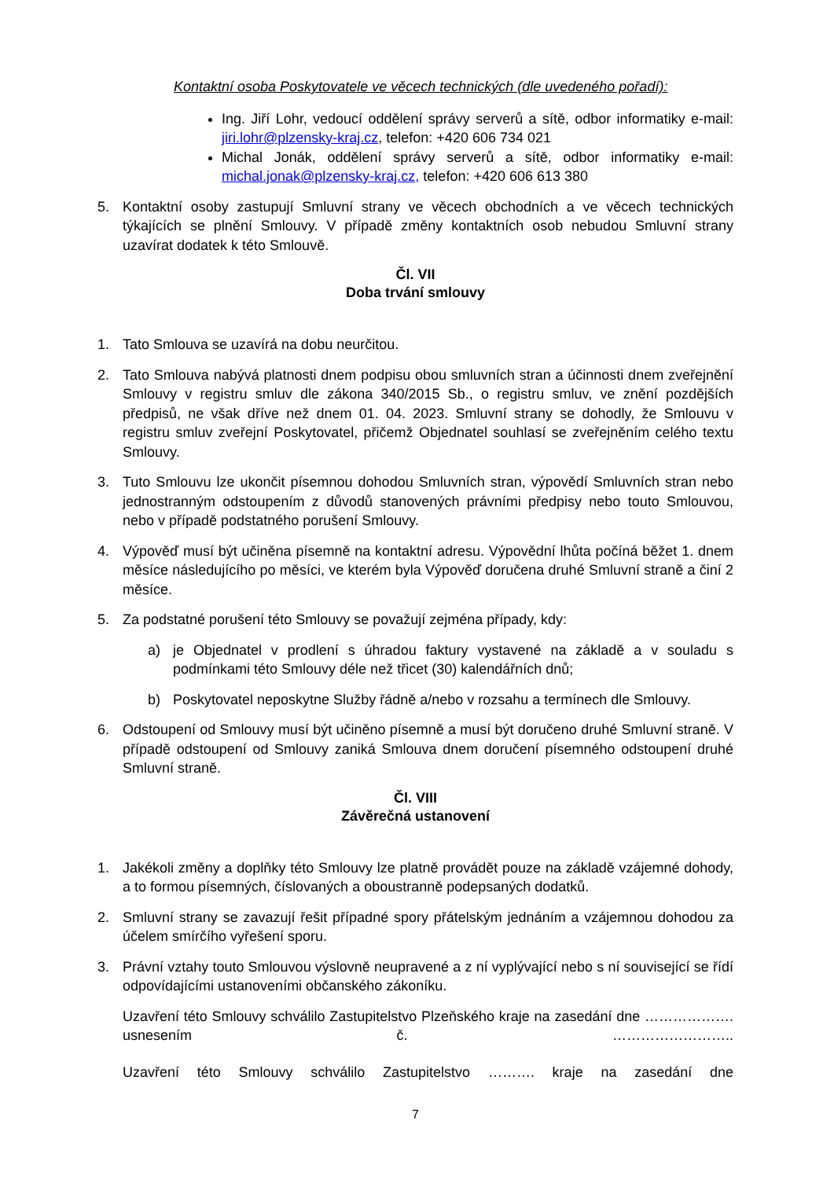Kontaktní osoba Poskytovatele ve věcech technických (dle uvedeného pořadí):
Ing. Jiří Lohr, vedoucí oddělení správy serverů a sítě, odbor informatiky e-mail: jiri.lohr@plzensky-kraj.cz, telefon: +420 606 734 021
Michal Jonák, oddělení správy serverů a sítě, odbor informatiky e-mail: michal.jonak@plzensky-kraj.cz, telefon: +420 606 613 380
5. Kontaktní osoby zastupují Smluvní strany ve věcech obchodních a ve věcech technických týkajících se plnění Smlouvy. V případě změny kontaktních osob nebudou Smluvní strany uzavírat dodatek k této Smlouvě.
Čl. VII
Doba trvání smlouvy
1. Tato Smlouva se uzavírá na dobu neurčitou.
2. Tato Smlouva nabývá platnosti dnem podpisu obou smluvních stran a účinnosti dnem zveřejnění Smlouvy v registru smluv dle zákona 340/2015 Sb., o registru smluv, ve znění pozdějších předpisů, ne však dříve než dnem 01. 04. 2023. Smluvní strany se dohodly, že Smlouvu v registru smluv zveřejní Poskytovatel, přičemž Objednatel souhlasí se zveřejněním celého textu Smlouvy.
3. Tuto Smlouvu lze ukončit písemnou dohodou Smluvních stran, výpovědí Smluvních stran nebo jednostranným odstoupením z důvodů stanovených právními předpisy nebo touto Smlouvou, nebo v případě podstatného porušení Smlouvy.
4. Výpověď musí být učiněna písemně na kontaktní adresu. Výpovědní lhůta počíná běžet 1. dnem měsíce následujícího po měsíci, ve kterém byla Výpověď doručena druhé Smluvní straně a činí 2 měsíce.
5. Za podstatné porušení této Smlouvy se považují zejména případy, kdy:
a) je Objednatel v prodlení s úhradou faktury vystavené na základě a v souladu s podmínkami této Smlouvy déle než třicet (30) kalendářních dnů;
b) Poskytovatel neposkytne Služby řádně a/nebo v rozsahu a termínech dle Smlouvy.
6. Odstoupení od Smlouvy musí být učiněno písemně a musí být doručeno druhé Smluvní straně. V případě odstoupení od Smlouvy zaniká Smlouva dnem doručení písemného odstoupení druhé Smluvní straně.
Čl. VIII
Závěrečná ustanovení
1. Jakékoli změny a doplňky této Smlouvy lze platně provádět pouze na základě vzájemné dohody, a to formou písemných, číslovaných a oboustranně podepsaných dodatků.
2. Smluvní strany se zavazují řešit případné spory přátelským jednáním a vzájemnou dohodou za účelem smírčího vyřešení sporu.
3. Právní vztahy touto Smlouvou výslovně neupravené a z ní vyplývající nebo s ní související se řídí odpovídajícími ustanoveními občanského zákoníku.
Uzavření této Smlouvy schválilo Zastupitelstvo Plzeňského kraje na zasedání dne ………………. usnesením č. ……………………..
Uzavření této Smlouvy schválilo Zastupitelstvo ………. kraje na zasedání dne
7